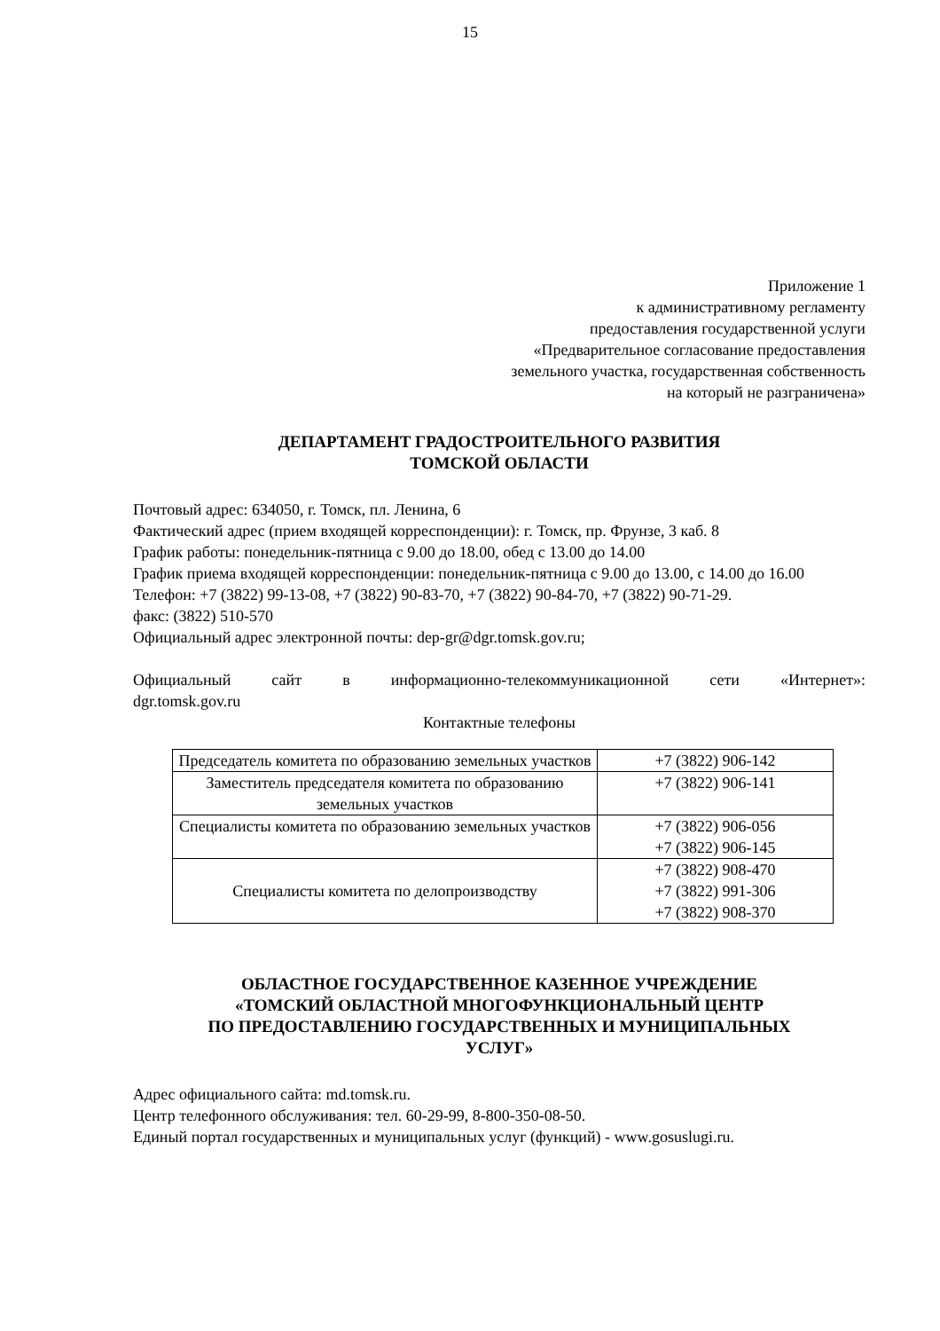15
Приложение 1
к административному регламенту
предоставления государственной услуги
«Предварительное согласование предоставления
земельного участка, государственная собственность
на который не разграничена»
ДЕПАРТАМЕНТ ГРАДОСТРОИТЕЛЬНОГО РАЗВИТИЯ
ТОМСКОЙ ОБЛАСТИ
Почтовый адрес: 634050, г. Томск, пл. Ленина, 6
Фактический адрес (прием входящей корреспонденции): г. Томск, пр. Фрунзе, 3 каб. 8
График работы: понедельник-пятница с 9.00 до 18.00, обед с 13.00 до 14.00
График приема входящей корреспонденции: понедельник-пятница с 9.00 до 13.00, с 14.00 до 16.00
Телефон: +7 (3822) 99-13-08, +7 (3822) 90-83-70, +7 (3822) 90-84-70, +7 (3822) 90-71-29.
факс: (3822) 510-570
Официальный адрес электронной почты: dep-gr@dgr.tomsk.gov.ru;
Официальный сайт в информационно-телекоммуникационной сети «Интернет»:
dgr.tomsk.gov.ru
Контактные телефоны
| Председатель комитета по образованию земельных участков | +7 (3822) 906-142 |
| Заместитель председателя комитета по образованию земельных участков | +7 (3822) 906-141 |
| Специалисты комитета по образованию земельных участков | +7 (3822) 906-056 +7 (3822) 906-145 |
| Специалисты комитета по делопроизводству | +7 (3822) 908-470 +7 (3822) 991-306 +7 (3822) 908-370 |
ОБЛАСТНОЕ ГОСУДАРСТВЕННОЕ КАЗЕННОЕ УЧРЕЖДЕНИЕ
«ТОМСКИЙ ОБЛАСТНОЙ МНОГОФУНКЦИОНАЛЬНЫЙ ЦЕНТР
ПО ПРЕДОСТАВЛЕНИЮ ГОСУДАРСТВЕННЫХ И МУНИЦИПАЛЬНЫХ
УСЛУГ»
Адрес официального сайта: md.tomsk.ru.
Центр телефонного обслуживания: тел. 60-29-99, 8-800-350-08-50.
Единый портал государственных и муниципальных услуг (функций) - www.gosuslugi.ru.